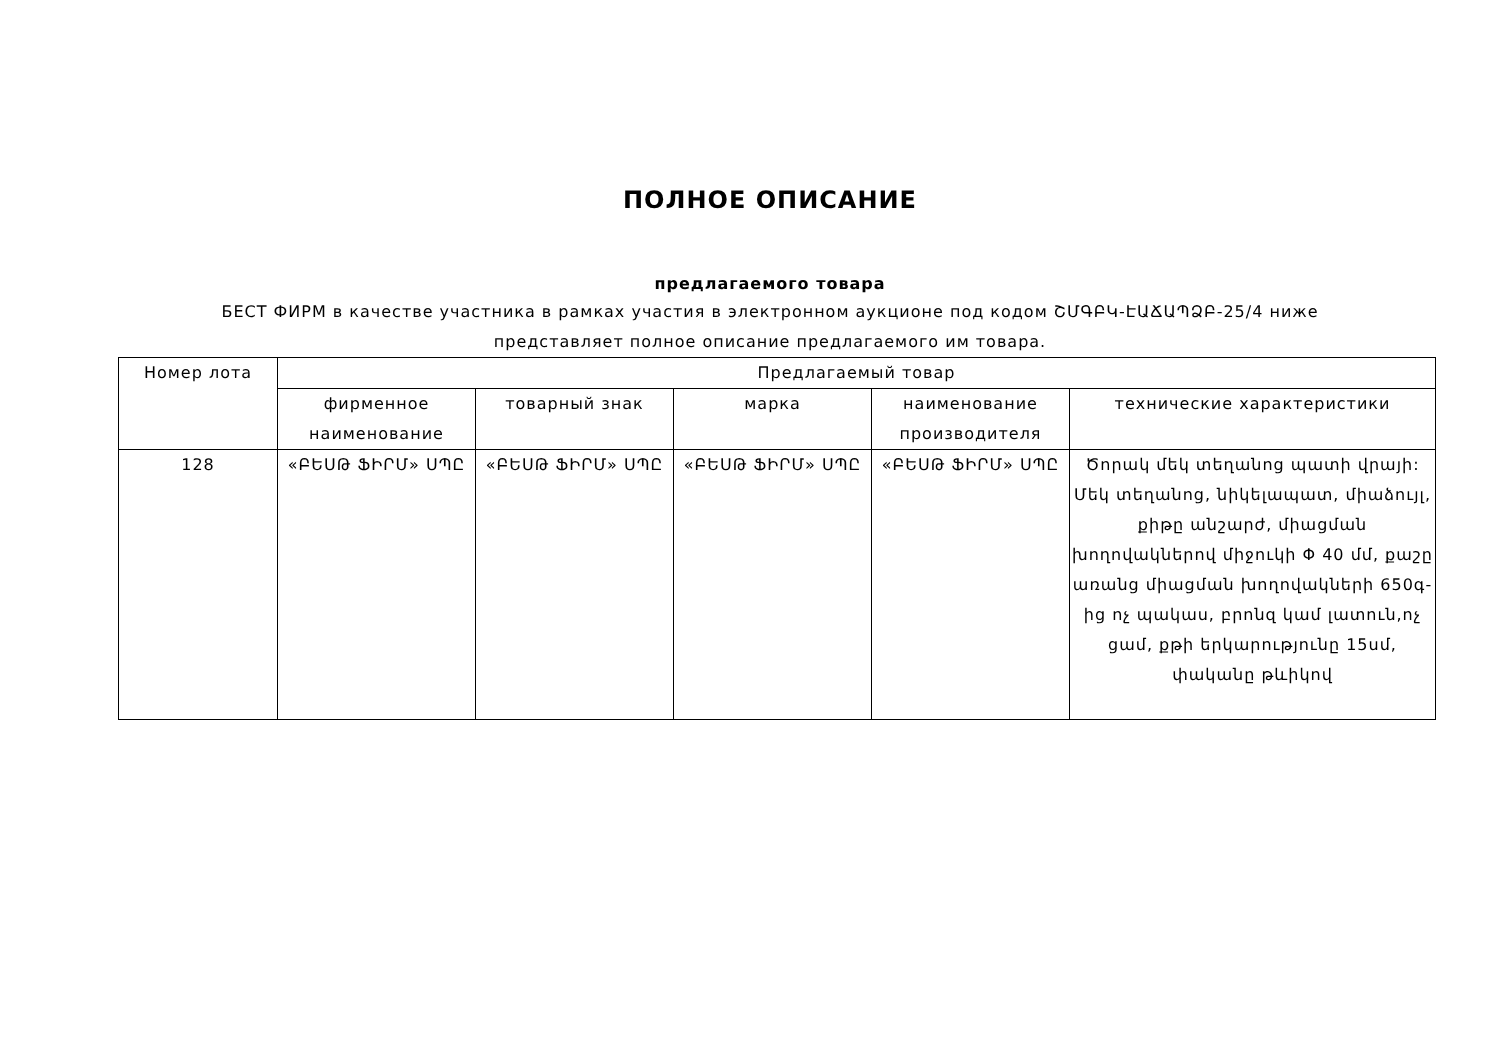ПОЛНОЕ ОПИСАНИЕ
предлагаемого товара
БЕСТ ФИРМ в качестве участника в рамках участия в электронном аукционе под кодом ՇՄԳԲԿ-ԷԱՃԱՊՁԲ-25/4 ниже
представляет полное описание предлагаемого им товара.
| Номер лота | Предлагаемый товар | | | | |
| --- | --- | --- | --- | --- | --- |
| | фирменное наименование | товарный знак | марка | наименование производителя | технические характеристики |
| 128 | «ԲԵՍԹ ՖԻՐՄ» ՍՊԸ | «ԲԵՍԹ ՖԻՐՄ» ՍՊԸ | «ԲԵՍԹ ՖԻՐՄ» ՍՊԸ | «ԲԵՍԹ ՖԻՐՄ» ՍՊԸ | Ծորակ մեկ տեղանոց պատի վրայի: Մեկ տեղանոց, նիկելապատ, միաձույլ, քիթը անշարժ, միացման խողովակներով միջուկի Φ 40 մմ, քաշը առանց միացման խողովակների 650գ-ից ոչ պակաս, բրոնզ կամ լատուն,ոչ ցամ, քթի երկարությունը 15սմ, փականը թևիկով |